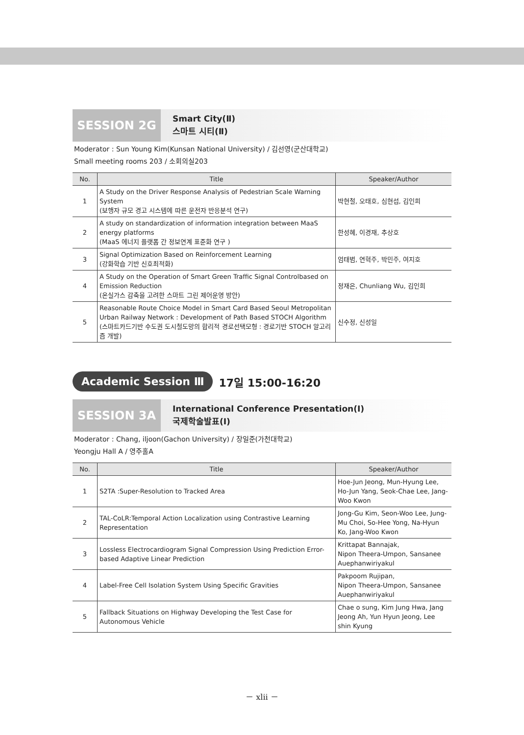SESSION 2G
Smart City(Ⅱ)
스마트 시티(Ⅱ)
Moderator : Sun Young Kim(Kunsan National University) / 김선영(군산대학교)
Small meeting rooms 203 / 소회의실203
| No. | Title | Speaker/Author |
| --- | --- | --- |
| 1 | A Study on the Driver Response Analysis of Pedestrian Scale Warning System (보행자 규모 경고 시스템에 따른 운전자 반응분석 연구) | 박현철, 오태호, 심현섭, 김인희 |
| 2 | A study on standardization of information integration between MaaS energy platforms (MaaS 에너지 플랫폼 간 정보연계 표준화 연구 ) | 한성혜, 이경재, 추상호 |
| 3 | Signal Optimization Based on Reinforcement Learning (강화학습 기반 신호최적화) | 엄태범, 연혁주, 박민주, 여지호 |
| 4 | A Study on the Operation of Smart Green Traffic Signal Controlbased on Emission Reduction (온실가스 감축을 고려한 스마트 그린 제어운영 방안) | 정재은, Chunliang Wu, 김인희 |
| 5 | Reasonable Route Choice Model in Smart Card Based Seoul Metropolitan Urban Railway Network : Development of Path Based STOCH Algorithm (스마트카드기반 수도권 도시철도망의 합리적 경로선택모형 : 경로기반 STOCH 알고리즘 개발) | 신수정, 신성일 |
Academic Session Ⅲ 17일 15:00-16:20
SESSION 3A
International Conference Presentation(Ⅰ)
국제학술발표(Ⅰ)
Moderator : Chang, iljoon(Gachon University) / 장일준(가천대학교)
Yeongju Hall A / 영주홀A
| No. | Title | Speaker/Author |
| --- | --- | --- |
| 1 | S2TA :Super-Resolution to Tracked Area | Hoe-Jun Jeong, Mun-Hyung Lee, Ho-Jun Yang, Seok-Chae Lee, Jang-Woo Kwon |
| 2 | TAL-CoLR:Temporal Action Localization using Contrastive Learning Representation | Jong-Gu Kim, Seon-Woo Lee, Jung-Mu Choi, So-Hee Yong, Na-Hyun Ko, Jang-Woo Kwon |
| 3 | Lossless Electrocardiogram Signal Compression Using Prediction Error-based Adaptive Linear Prediction | Krittapat Bannajak, Nipon Theera-Umpon, Sansanee Auephanwiriyakul |
| 4 | Label-Free Cell Isolation System Using Specific Gravities | Pakpoom Rujipan, Nipon Theera-Umpon, Sansanee Auephanwiriyakul |
| 5 | Fallback Situations on Highway Developing the Test Case for Autonomous Vehicle | Chae o sung, Kim Jung Hwa, Jang Jeong Ah, Yun Hyun Jeong, Lee shin Kyung |
－ xlii －